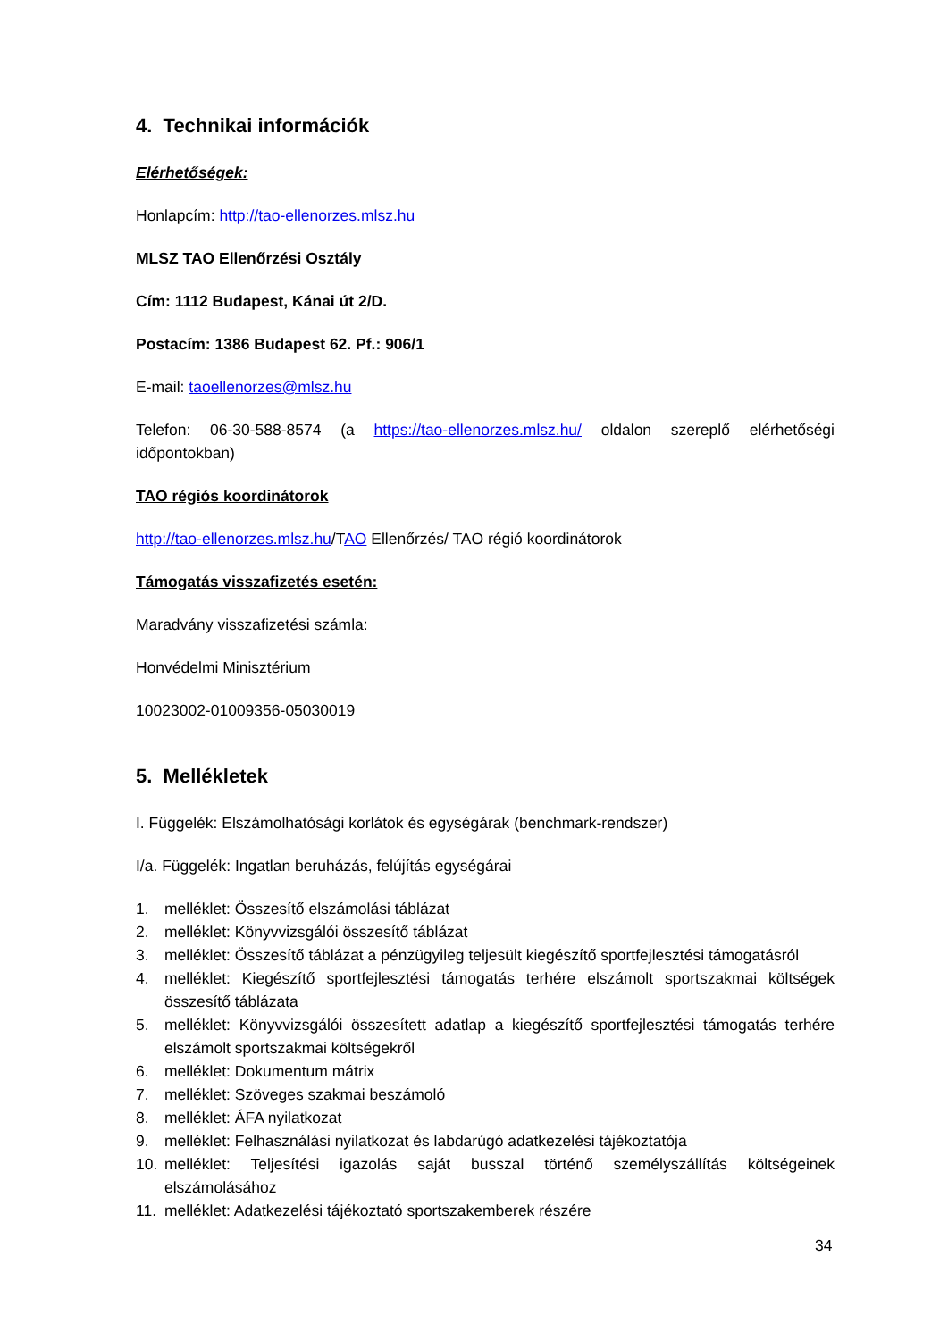4. Technikai információk
Elérhetőségek:
Honlapcím: http://tao-ellenorzes.mlsz.hu
MLSZ TAO Ellenőrzési Osztály
Cím: 1112 Budapest, Kánai út 2/D.
Postacím: 1386 Budapest 62. Pf.: 906/1
E-mail: taoellenorzes@mlsz.hu
Telefon: 06-30-588-8574 (a https://tao-ellenorzes.mlsz.hu/ oldalon szereplő elérhetőségi időpontokban)
TAO régiós koordinátorok
http://tao-ellenorzes.mlsz.hu/TAO Ellenőrzés/ TAO régió koordinátorok
Támogatás visszafizetés esetén:
Maradvány visszafizetési számla:
Honvédelmi Minisztérium
10023002-01009356-05030019
5. Mellékletek
I. Függelék: Elszámolhatósági korlátok és egységárak (benchmark-rendszer)
I/a. Függelék: Ingatlan beruházás, felújítás egységárai
1. melléklet: Összesítő elszámolási táblázat
2. melléklet: Könyvvizsgálói összesítő táblázat
3. melléklet: Összesítő táblázat a pénzügyileg teljesült kiegészítő sportfejlesztési támogatásról
4. melléklet: Kiegészítő sportfejlesztési támogatás terhére elszámolt sportszakmai költségek összesítő táblázata
5. melléklet: Könyvvizsgálói összesített adatlap a kiegészítő sportfejlesztési támogatás terhére elszámolt sportszakmai költségekről
6. melléklet: Dokumentum mátrix
7. melléklet: Szöveges szakmai beszámoló
8. melléklet: ÁFA nyilatkozat
9. melléklet: Felhasználási nyilatkozat és labdarúgó adatkezelési tájékoztatója
10. melléklet: Teljesítési igazolás saját busszal történő személyszállítás költségeinek elszámolásához
11. melléklet: Adatkezelési tájékoztató sportszakemberek részére
34